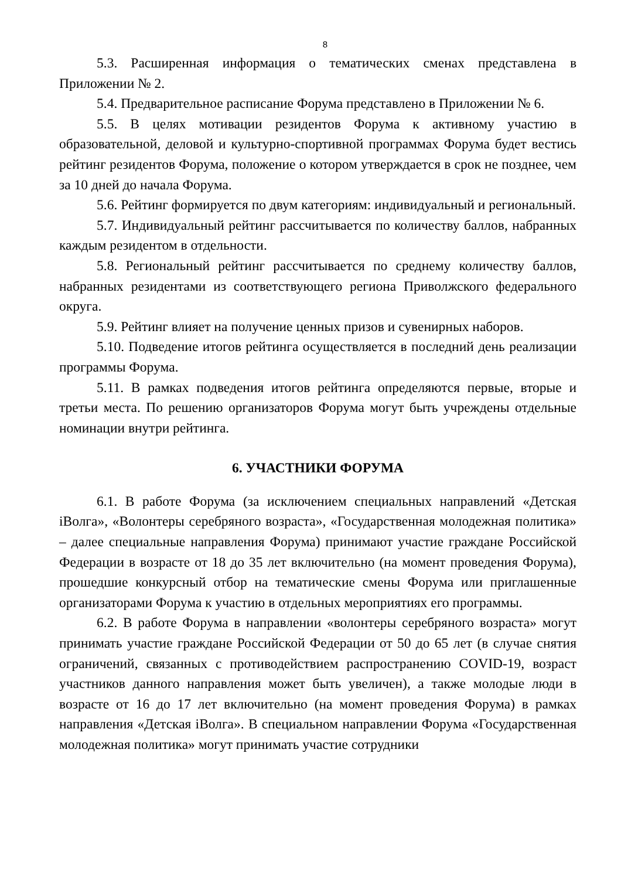8
5.3. Расширенная информация о тематических сменах представлена в Приложении № 2.
5.4. Предварительное расписание Форума представлено в Приложении № 6.
5.5. В целях мотивации резидентов Форума к активному участию в образовательной, деловой и культурно-спортивной программах Форума будет вестись рейтинг резидентов Форума, положение о котором утверждается в срок не позднее, чем за 10 дней до начала Форума.
5.6. Рейтинг формируется по двум категориям: индивидуальный и региональный.
5.7. Индивидуальный рейтинг рассчитывается по количеству баллов, набранных каждым резидентом в отдельности.
5.8. Региональный рейтинг рассчитывается по среднему количеству баллов, набранных резидентами из соответствующего региона Приволжского федерального округа.
5.9. Рейтинг влияет на получение ценных призов и сувенирных наборов.
5.10. Подведение итогов рейтинга осуществляется в последний день реализации программы Форума.
5.11. В рамках подведения итогов рейтинга определяются первые, вторые и третьи места. По решению организаторов Форума могут быть учреждены отдельные номинации внутри рейтинга.
6. УЧАСТНИКИ ФОРУМА
6.1. В работе Форума (за исключением специальных направлений «Детская iВолга», «Волонтеры серебряного возраста», «Государственная молодежная политика» – далее специальные направления Форума) принимают участие граждане Российской Федерации в возрасте от 18 до 35 лет включительно (на момент проведения Форума), прошедшие конкурсный отбор на тематические смены Форума или приглашенные организаторами Форума к участию в отдельных мероприятиях его программы.
6.2. В работе Форума в направлении «волонтеры серебряного возраста» могут принимать участие граждане Российской Федерации от 50 до 65 лет (в случае снятия ограничений, связанных с противодействием распространению COVID-19, возраст участников данного направления может быть увеличен), а также молодые люди в возрасте от 16 до 17 лет включительно (на момент проведения Форума) в рамках направления «Детская iВолга». В специальном направлении Форума «Государственная молодежная политика» могут принимать участие сотрудники